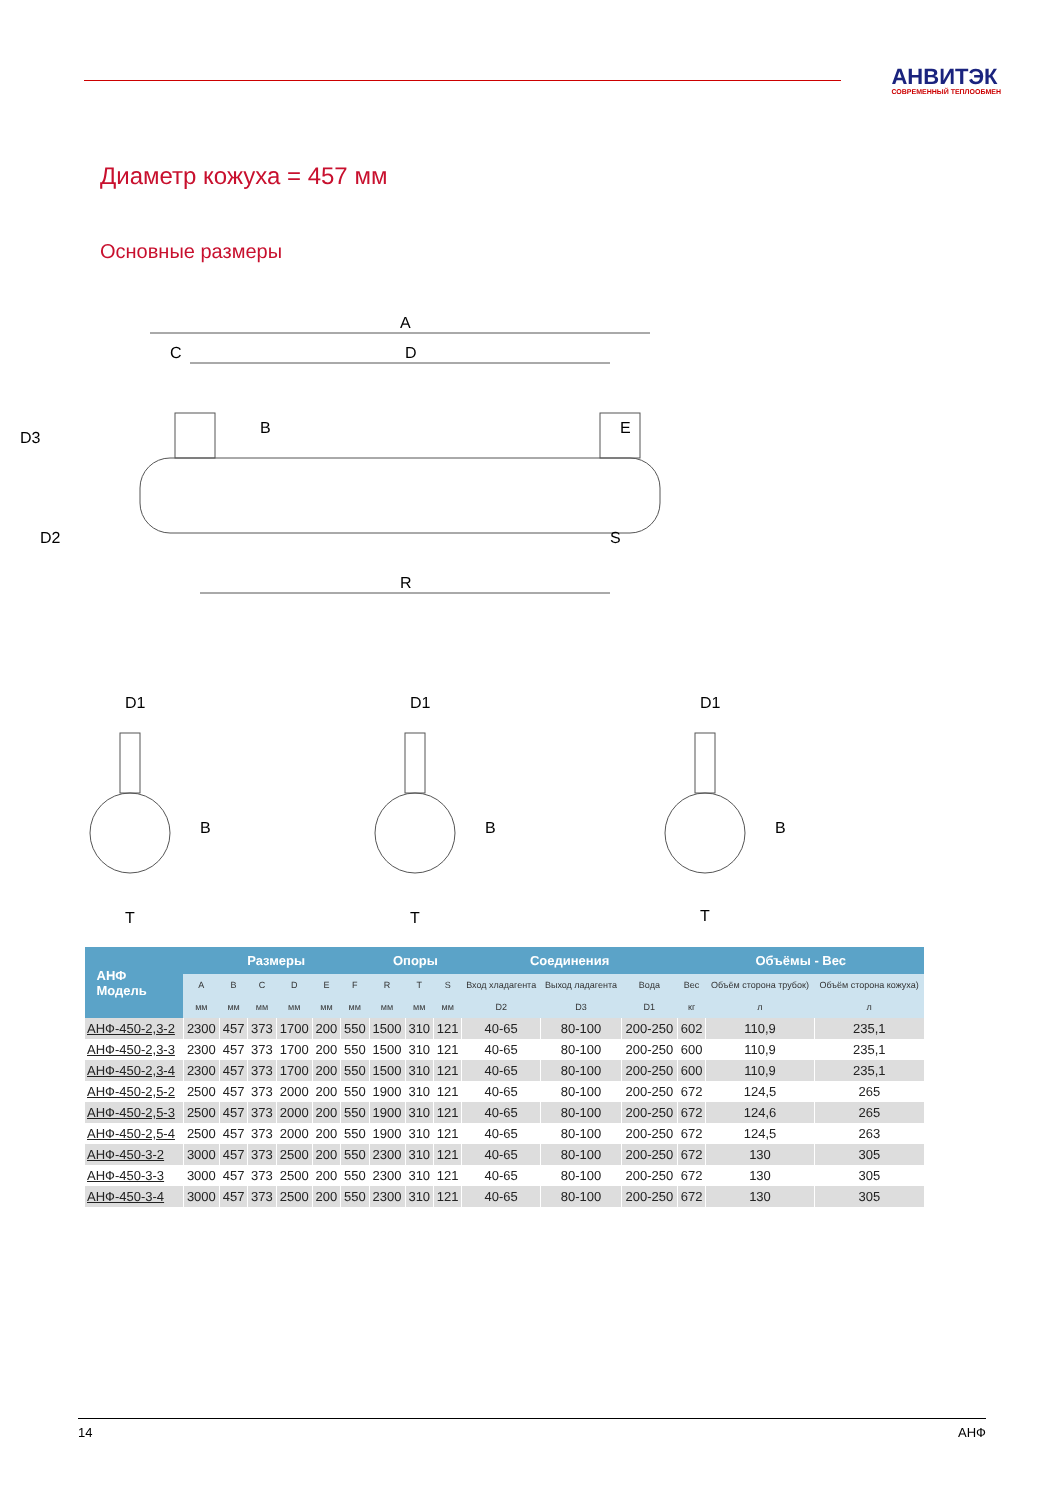АНВИТЭК
СОВРЕМЕННЫЙ ТЕПЛООБМЕН
Диаметр кожуха = 457 мм
Основные размеры
A
D
C
R
D3
D2
B
E
S
D1
D1
D1
B
B
B
T
T
T
| АНФ Модель | Размеры | | | | | | Опоры | | | Соединения | | | Объёмы - Вес | | |
| --- | --- | --- | --- | --- | --- | --- | --- | --- | --- | --- | --- | --- | --- | --- | --- |
| | A | B | C | D | E | F | R | T | S | Вход хладагента | Выход ладагента | Вода | Вес | Объём сторона трубок) | Объём сторона кожуха) |
| | мм | мм | мм | мм | мм | мм | мм | мм | мм | D2 | D3 | D1 | кг | л | л |
| АНФ-450-2,3-2 | 2300 | 457 | 373 | 1700 | 200 | 550 | 1500 | 310 | 121 | 40-65 | 80-100 | 200-250 | 602 | 110,9 | 235,1 |
| АНФ-450-2,3-3 | 2300 | 457 | 373 | 1700 | 200 | 550 | 1500 | 310 | 121 | 40-65 | 80-100 | 200-250 | 600 | 110,9 | 235,1 |
| АНФ-450-2,3-4 | 2300 | 457 | 373 | 1700 | 200 | 550 | 1500 | 310 | 121 | 40-65 | 80-100 | 200-250 | 600 | 110,9 | 235,1 |
| АНФ-450-2,5-2 | 2500 | 457 | 373 | 2000 | 200 | 550 | 1900 | 310 | 121 | 40-65 | 80-100 | 200-250 | 672 | 124,5 | 265 |
| АНФ-450-2,5-3 | 2500 | 457 | 373 | 2000 | 200 | 550 | 1900 | 310 | 121 | 40-65 | 80-100 | 200-250 | 672 | 124,6 | 265 |
| АНФ-450-2,5-4 | 2500 | 457 | 373 | 2000 | 200 | 550 | 1900 | 310 | 121 | 40-65 | 80-100 | 200-250 | 672 | 124,5 | 263 |
| АНФ-450-3-2 | 3000 | 457 | 373 | 2500 | 200 | 550 | 2300 | 310 | 121 | 40-65 | 80-100 | 200-250 | 672 | 130 | 305 |
| АНФ-450-3-3 | 3000 | 457 | 373 | 2500 | 200 | 550 | 2300 | 310 | 121 | 40-65 | 80-100 | 200-250 | 672 | 130 | 305 |
| АНФ-450-3-4 | 3000 | 457 | 373 | 2500 | 200 | 550 | 2300 | 310 | 121 | 40-65 | 80-100 | 200-250 | 672 | 130 | 305 |
14 АНФ